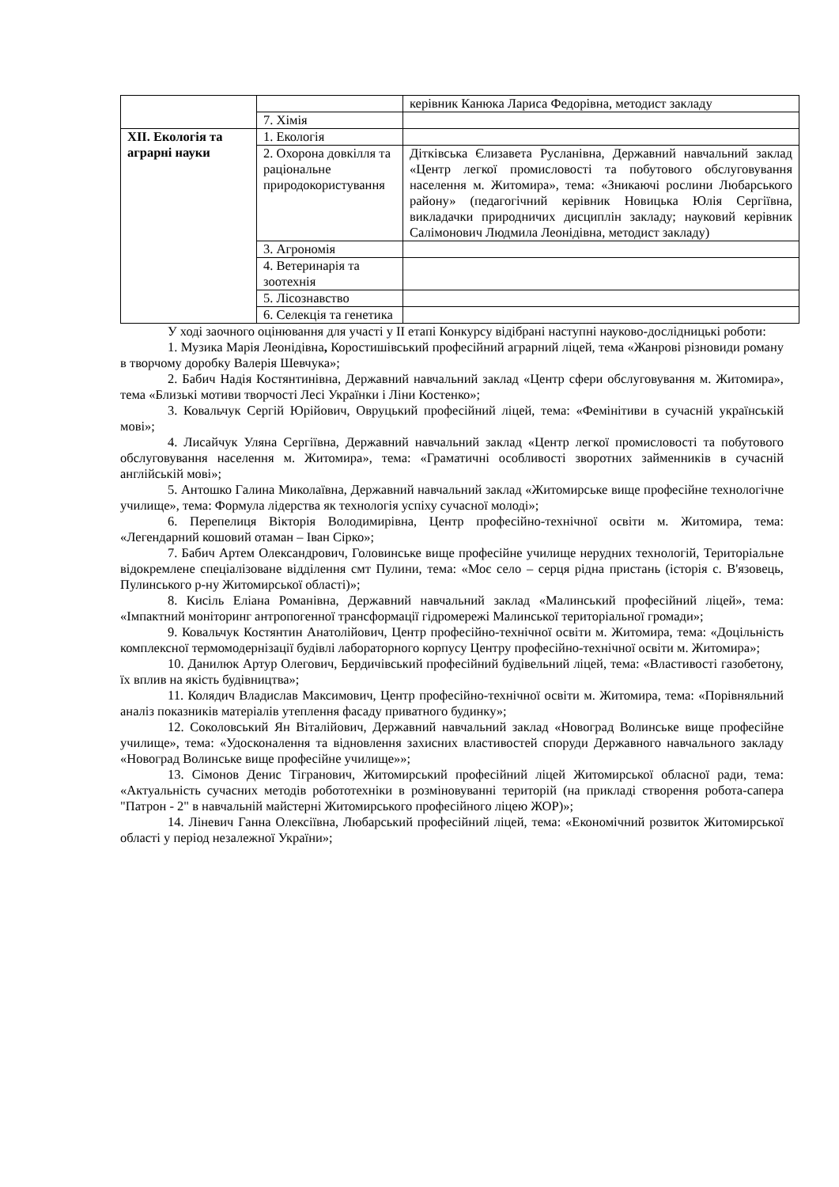| | | керівник Канюка Лариса Федорівна, методист закладу |
| | 7. Хімія | |
| XII. Екологія та аграрні науки | 1. Екологія | |
| | 2. Охорона довкілля та раціональне природокористування | Дітківська Єлизавета Русланівна, Державний навчальний заклад «Центр легкої промисловості та побутового обслуговування населення м. Житомира», тема: «Зникаючі рослини Любарського району» (педагогічний керівник Новицька Юлія Сергіївна, викладачки природничих дисциплін закладу; науковий керівник Салімонович Людмила Леонідівна, методист закладу) |
| | 3. Агрономія | |
| | 4. Ветеринарія та зоотехнія | |
| | 5. Лісознавство | |
| | 6. Селекція та генетика | |
У ході заочного оцінювання для участі у ІІ етапі Конкурсу відібрані наступні науково-дослідницькі роботи:
1. Музика Марія Леонідівна, Коростишівський професійний аграрний ліцей, тема «Жанрові різновиди роману в творчому доробку Валерія Шевчука»;
2. Бабич Надія Костянтинівна, Державний навчальний заклад «Центр сфери обслуговування м. Житомира», тема «Близькі мотиви творчості Лесі Українки і Ліни Костенко»;
3. Ковальчук Сергій Юрійович, Овруцький професійний ліцей, тема: «Фемінітиви в сучасній українській мові»;
4. Лисайчук Уляна Сергіївна, Державний навчальний заклад «Центр легкої промисловості та побутового обслуговування населення м. Житомира», тема: «Граматичні особливості зворотних займенників в сучасній англійській мові»;
5. Антошко Галина Миколаївна, Державний навчальний заклад «Житомирське вище професійне технологічне училище», тема: Формула лідерства як технологія успіху сучасної молоді»;
6. Перепелиця Вікторія Володимирівна, Центр професійно-технічної освіти м. Житомира, тема: «Легендарний кошовий отаман – Іван Сірко»;
7. Бабич Артем Олександрович, Головинське вище професійне училище нерудних технологій, Територіальне відокремлене спеціалізоване відділення смт Пулини, тема: «Моє село – серця рідна пристань (історія с. В'язовець, Пулинського р-ну Житомирської області)»;
8. Кисіль Еліана Романівна, Державний навчальний заклад «Малинський професійний ліцей», тема: «Імпактний моніторинг антропогенної трансформації гідромережі Малинської територіальної громади»;
9. Ковальчук Костянтин Анатолійович, Центр професійно-технічної освіти м. Житомира, тема: «Доцільність комплексної термомодернізації будівлі лабораторного корпусу Центру професійно-технічної освіти м. Житомира»;
10. Данилюк Артур Олегович, Бердичівський професійний будівельний ліцей, тема: «Властивості газобетону, їх вплив на якість будівництва»;
11. Колядич Владислав Максимович, Центр професійно-технічної освіти м. Житомира, тема: «Порівняльний аналіз показників матеріалів утеплення фасаду приватного будинку»;
12. Соколовський Ян Віталійович, Державний навчальний заклад «Новоград Волинське вище професійне училище», тема: «Удосконалення та відновлення захисних властивостей споруди Державного навчального закладу «Новоград Волинське вище професійне училище»»;
13. Сімонов Денис Тігранович, Житомирський професійний ліцей Житомирської обласної ради, тема: «Актуальність сучасних методів робототехніки в розміновуванні територій (на прикладі створення робота-сапера "Патрон - 2" в навчальній майстерні Житомирського професійного ліцею ЖОР)»;
14. Ліневич Ганна Олексіївна, Любарський професійний ліцей, тема: «Економічний розвиток Житомирської області у період незалежної України»;